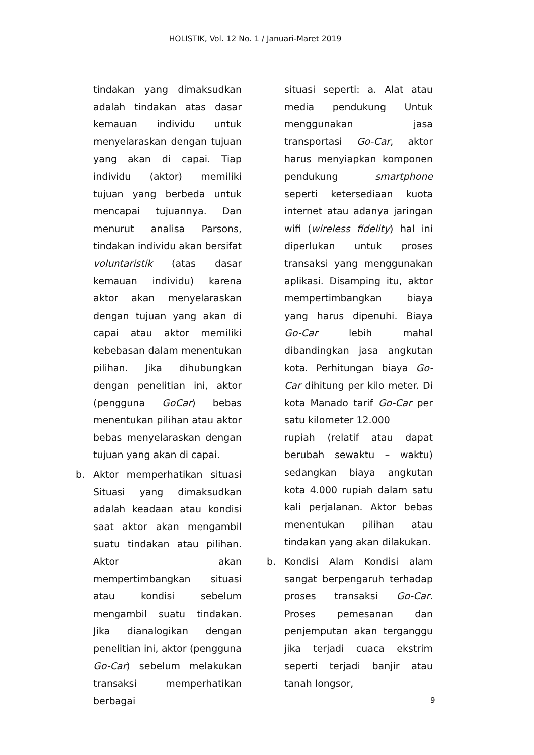HOLISTIK, Vol. 12 No. 1 / Januari-Maret 2019
tindakan yang dimaksudkan adalah tindakan atas dasar kemauan individu untuk menyelaraskan dengan tujuan yang akan di capai. Tiap individu (aktor) memiliki tujuan yang berbeda untuk mencapai tujuannya. Dan menurut analisa Parsons, tindakan individu akan bersifat voluntaristik (atas dasar kemauan individu) karena aktor akan menyelaraskan dengan tujuan yang akan di capai atau aktor memiliki kebebasan dalam menentukan pilihan. Jika dihubungkan dengan penelitian ini, aktor (pengguna GoCar) bebas menentukan pilihan atau aktor bebas menyelaraskan dengan tujuan yang akan di capai.
b. Aktor memperhatikan situasi Situasi yang dimaksudkan adalah keadaan atau kondisi saat aktor akan mengambil suatu tindakan atau pilihan. Aktor akan mempertimbangkan situasi atau kondisi sebelum mengambil suatu tindakan. Jika dianalogikan dengan penelitian ini, aktor (pengguna Go-Car) sebelum melakukan transaksi memperhatikan berbagai
situasi seperti: a. Alat atau media pendukung Untuk menggunakan jasa transportasi Go-Car, aktor harus menyiapkan komponen pendukung smartphone seperti ketersediaan kuota internet atau adanya jaringan wifi (wireless fidelity) hal ini diperlukan untuk proses transaksi yang menggunakan aplikasi. Disamping itu, aktor mempertimbangkan biaya yang harus dipenuhi. Biaya Go-Car lebih mahal dibandingkan jasa angkutan kota. Perhitungan biaya Go-Car dihitung per kilo meter. Di kota Manado tarif Go-Car per satu kilometer 12.000
rupiah (relatif atau dapat berubah sewaktu – waktu) sedangkan biaya angkutan kota 4.000 rupiah dalam satu kali perjalanan. Aktor bebas menentukan pilihan atau tindakan yang akan dilakukan.
b. Kondisi Alam Kondisi alam sangat berpengaruh terhadap proses transaksi Go-Car. Proses pemesanan dan penjemputan akan terganggu jika terjadi cuaca ekstrim seperti terjadi banjir atau tanah longsor,
9